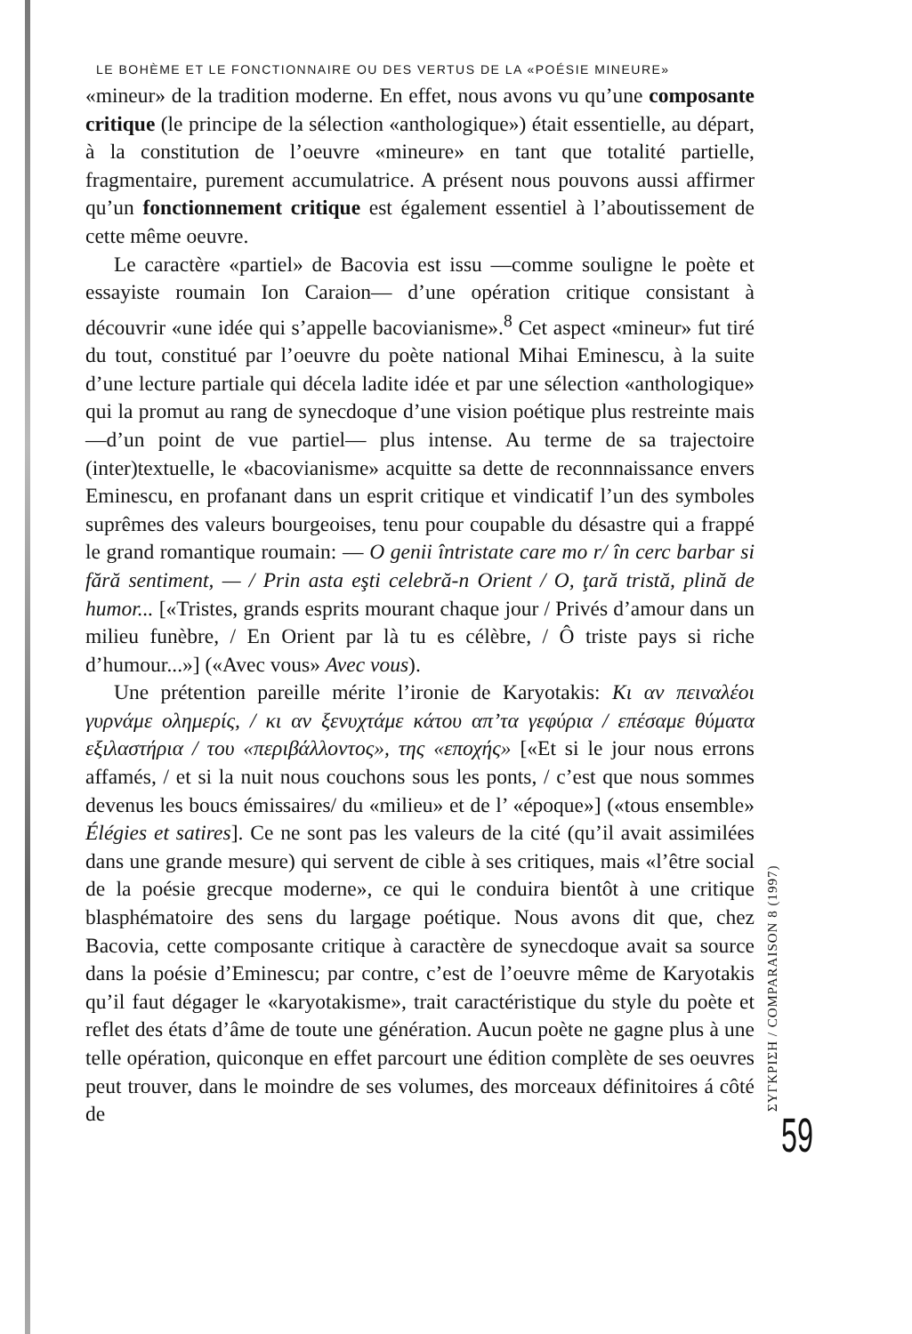LE BOHÈME ET LE FONCTIONNAIRE OU DES VERTUS DE LA «POÉSIE MINEURE»
«mineur» de la tradition moderne. En effet, nous avons vu qu’une composante critique (le principe de la sélection «anthologique») était essentielle, au départ, à la constitution de l’oeuvre «mineure» en tant que totalité partielle, fragmentaire, purement accumulatrice. A présent nous pouvons aussi affirmer qu’un fonctionnement critique est également essentiel à l’aboutissement de cette même oeuvre.
Le caractère «partiel» de Bacovia est issu —comme souligne le poète et essayiste roumain Ion Caraion— d’une opération critique consistant à découvrir «une idée qui s’appelle bacovianisme».<sup>8</sup> Cet aspect «mineur» fut tiré du tout, constitué par l’oeuvre du poète national Mihai Eminescu, à la suite d’une lecture partiale qui décela ladite idée et par une sélection «anthologique» qui la promut au rang de synecdoque d’une vision poétique plus restreinte mais —d’un point de vue partiel— plus intense. Au terme de sa trajectoire (inter)textuelle, le «bacovianisme» acquitte sa dette de reconnnaissance envers Eminescu, en profanant dans un esprit critique et vindicatif l’un des symboles suprêmes des valeurs bourgeoises, tenu pour coupable du désastre qui a frappé le grand romantique roumain: — O genii întristate care mo r/ în cerc barbar si fără sentiment, — / Prin asta eşti celebră-n Orient / O, ţară tristă, plină de humor... [«Tristes, grands esprits mourant chaque jour / Privés d’amour dans un milieu funèbre, / En Orient par là tu es célèbre, / Ô triste pays si riche d’humour...»] («Avec vous» Avec vous).
Une prétention pareille mérite l’ironie de Karyotakis: Κι αν πειναλέοι γυρνάμε ολημερίς, / κι αν ξενυχτάμε κάτου απ’τα γεφύρια / επέσαμε θύματα εξιλαστήρια / του «περιβάλλοντος», της «εποχής» [«Et si le jour nous errons affamés, / et si la nuit nous couchons sous les ponts, / c’est que nous sommes devenus les boucs émissaires/ du «milieu» et de l’ «époque»] («tous ensemble» Élégies et satires]. Ce ne sont pas les valeurs de la cité (qu’il avait assimilées dans une grande mesure) qui servent de cible à ses critiques, mais «l’être social de la poésie grecque moderne», ce qui le conduira bientôt à une critique blasphématoire des sens du largage poétique. Nous avons dit que, chez Bacovia, cette composante critique à caractère de synecdoque avait sa source dans la poésie d’Eminescu; par contre, c’est de l’oeuvre même de Karyotakis qu’il faut dégager le «karyotakisme», trait caractéristique du style du poète et reflet des états d’âme de toute une génération. Aucun poète ne gagne plus à une telle opération, quiconque en effet parcourt une édition complète de ses oeuvres peut trouver, dans le moindre de ses volumes, des morceaux définitoires á côté de
ΣΥΓΚΡΙΣΗ / COMPARAISON 8 (1997)
59